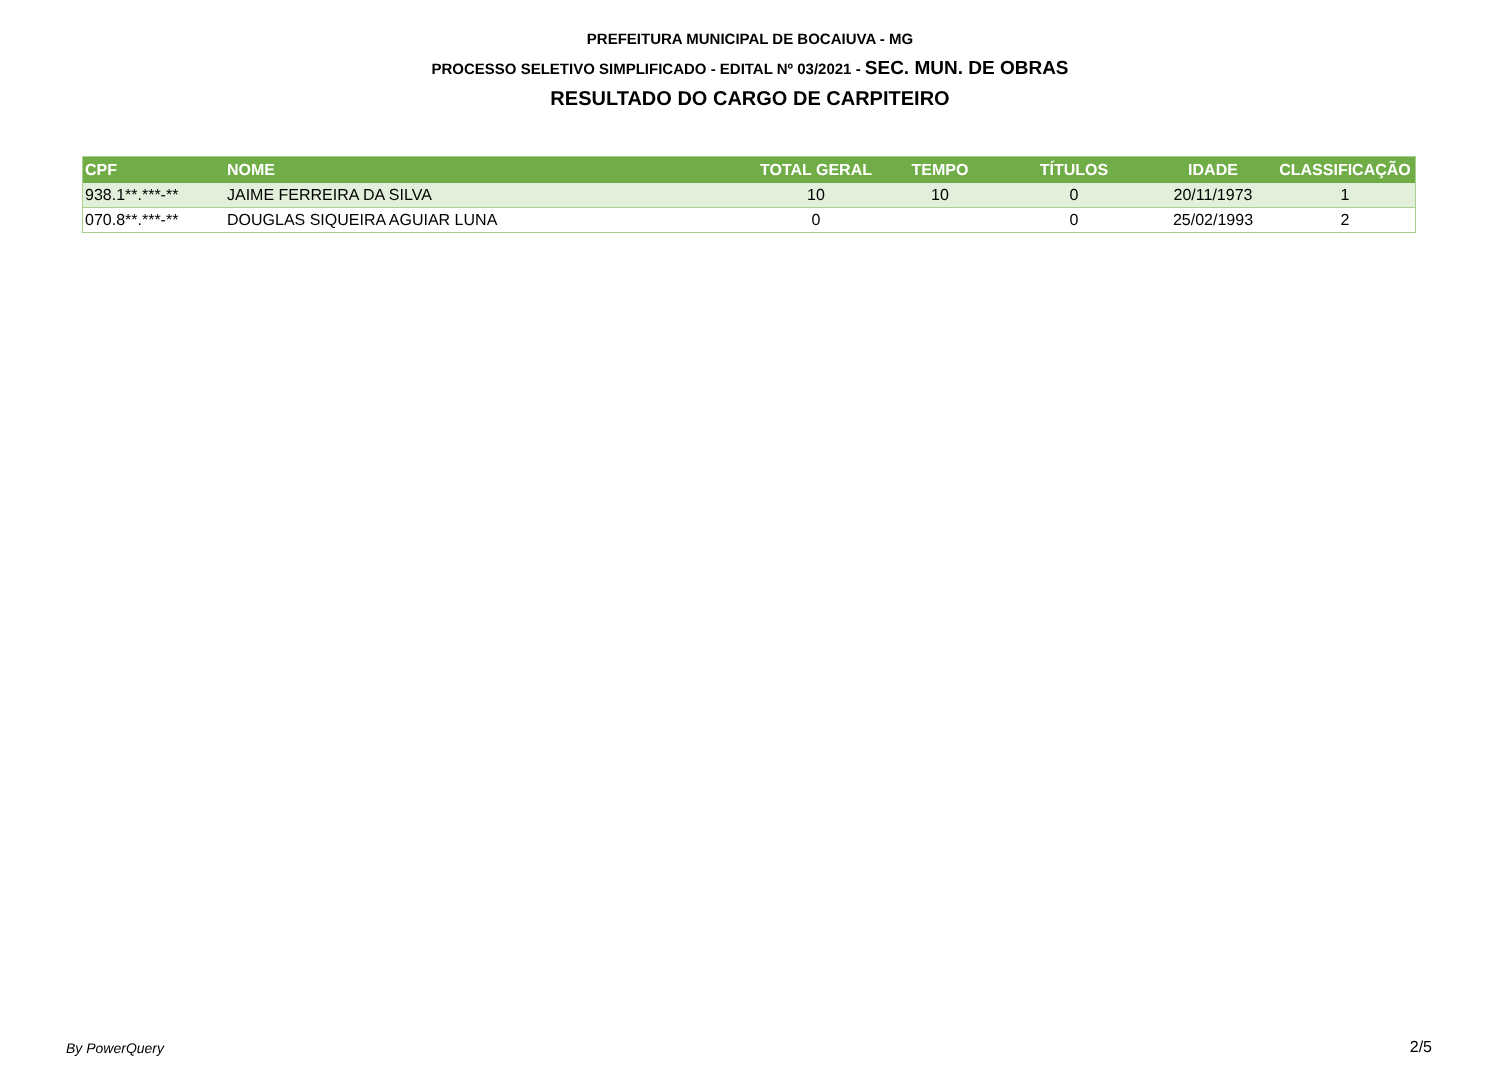PREFEITURA MUNICIPAL DE BOCAIUVA - MG
PROCESSO SELETIVO SIMPLIFICADO - EDITAL Nº 03/2021 - SEC. MUN. DE OBRAS
RESULTADO DO CARGO DE CARPITEIRO
| CPF | NOME | TOTAL GERAL | TEMPO | TÍTULOS | IDADE | CLASSIFICAÇÃO |
| --- | --- | --- | --- | --- | --- | --- |
| 938.1**.***-** | JAIME FERREIRA DA SILVA | 10 | 10 | 0 | 20/11/1973 | 1 |
| 070.8**.***-** | DOUGLAS SIQUEIRA AGUIAR LUNA | 0 | | 0 | 25/02/1993 | 2 |
By PowerQuery 2/5